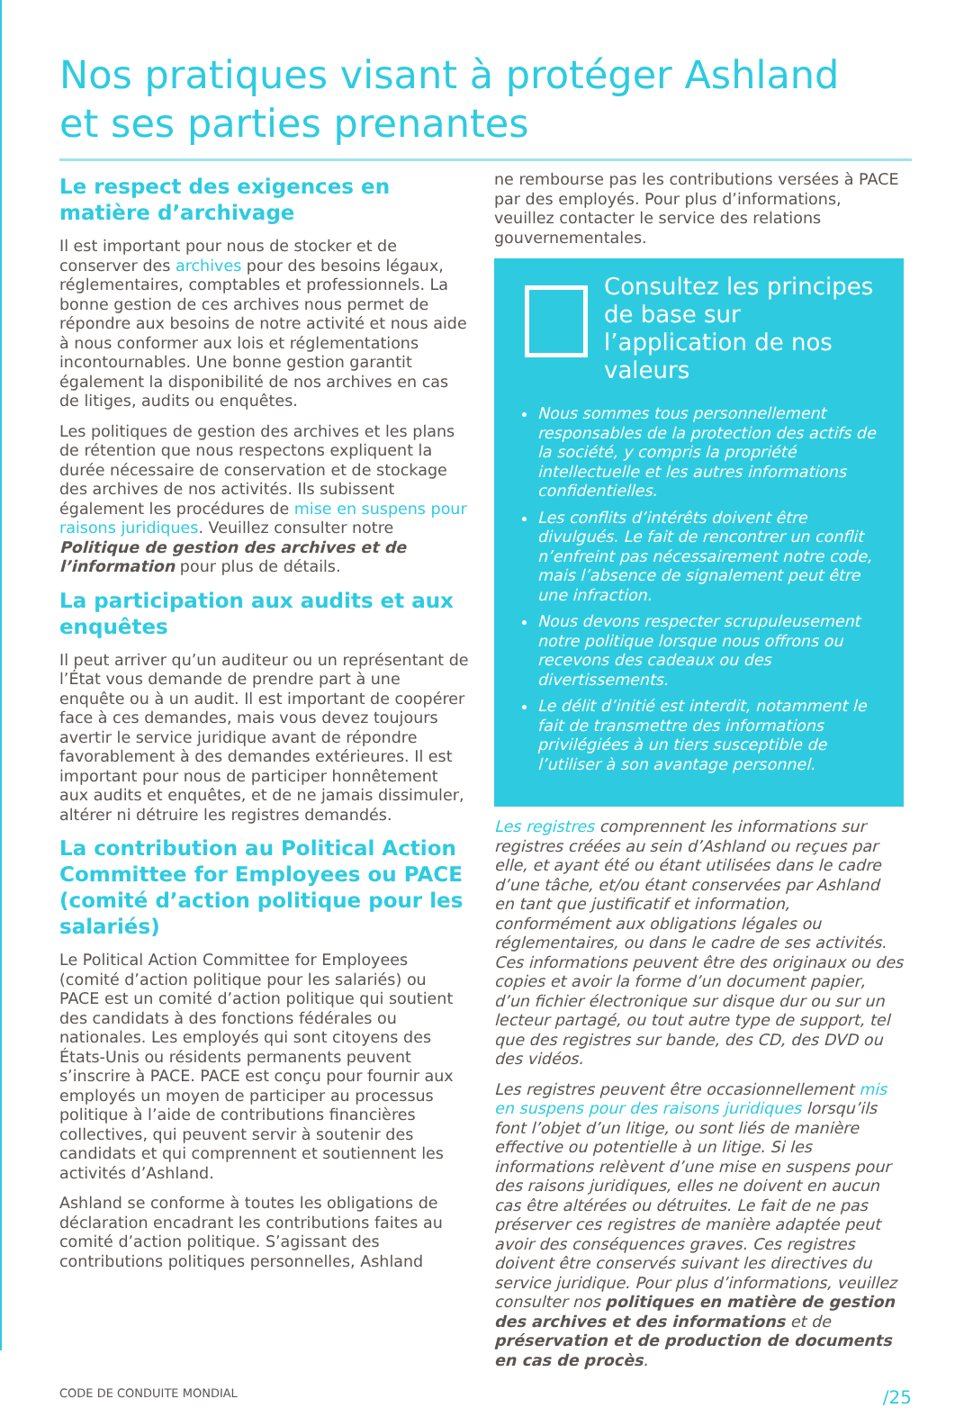Nos pratiques visant à protéger Ashland
et ses parties prenantes
Le respect des exigences en matière d’archivage
Il est important pour nous de stocker et de conserver des archives pour des besoins légaux, réglementaires, comptables et professionnels. La bonne gestion de ces archives nous permet de répondre aux besoins de notre activité et nous aide à nous conformer aux lois et réglementations incontournables. Une bonne gestion garantit également la disponibilité de nos archives en cas de litiges, audits ou enquêtes.
Les politiques de gestion des archives et les plans de rétention que nous respectons expliquent la durée nécessaire de conservation et de stockage des archives de nos activités. Ils subissent également les procédures de mise en suspens pour raisons juridiques. Veuillez consulter notre Politique de gestion des archives et de l’information pour plus de détails.
La participation aux audits et aux enquêtes
Il peut arriver qu’un auditeur ou un représentant de l’État vous demande de prendre part à une enquête ou à un audit. Il est important de coopérer face à ces demandes, mais vous devez toujours avertir le service juridique avant de répondre favorablement à des demandes extérieures. Il est important pour nous de participer honnêtement aux audits et enquêtes, et de ne jamais dissimuler, altérer ni détruire les registres demandés.
La contribution au Political Action Committee for Employees ou PACE (comité d’action politique pour les salariés)
Le Political Action Committee for Employees (comité d’action politique pour les salariés) ou PACE est un comité d’action politique qui soutient des candidats à des fonctions fédérales ou nationales. Les employés qui sont citoyens des États-Unis ou résidents permanents peuvent s’inscrire à PACE. PACE est conçu pour fournir aux employés un moyen de participer au processus politique à l’aide de contributions financières collectives, qui peuvent servir à soutenir des candidats et qui comprennent et soutiennent les activités d’Ashland.
Ashland se conforme à toutes les obligations de déclaration encadrant les contributions faites au comité d’action politique. S’agissant des contributions politiques personnelles, Ashland
ne rembourse pas les contributions versées à PACE par des employés. Pour plus d’informations, veuillez contacter le service des relations gouvernementales.
Consultez les principes de base sur l’application de nos valeurs
Nous sommes tous personnellement responsables de la protection des actifs de la société, y compris la propriété intellectuelle et les autres informations confidentielles.
Les conflits d’intérêts doivent être divulgués. Le fait de rencontrer un conflit n’enfreint pas nécessairement notre code, mais l’absence de signalement peut être une infraction.
Nous devons respecter scrupuleusement notre politique lorsque nous offrons ou recevons des cadeaux ou des divertissements.
Le délit d’initié est interdit, notamment le fait de transmettre des informations privilégiées à un tiers susceptible de l’utiliser à son avantage personnel.
Les registres comprennent les informations sur registres créées au sein d’Ashland ou reçues par elle, et ayant été ou étant utilisées dans le cadre d’une tâche, et/ou étant conservées par Ashland en tant que justificatif et information, conformément aux obligations légales ou réglementaires, ou dans le cadre de ses activités. Ces informations peuvent être des originaux ou des copies et avoir la forme d’un document papier, d’un fichier électronique sur disque dur ou sur un lecteur partagé, ou tout autre type de support, tel que des registres sur bande, des CD, des DVD ou des vidéos.
Les registres peuvent être occasionnellement mis en suspens pour des raisons juridiques lorsqu’ils font l’objet d’un litige, ou sont liés de manière effective ou potentielle à un litige. Si les informations relèvent d’une mise en suspens pour des raisons juridiques, elles ne doivent en aucun cas être altérées ou détruites. Le fait de ne pas préserver ces registres de manière adaptée peut avoir des conséquences graves. Ces registres doivent être conservés suivant les directives du service juridique. Pour plus d’informations, veuillez consulter nos politiques en matière de gestion des archives et des informations et de préservation et de production de documents en cas de procès.
CODE DE CONDUITE MONDIAL /25